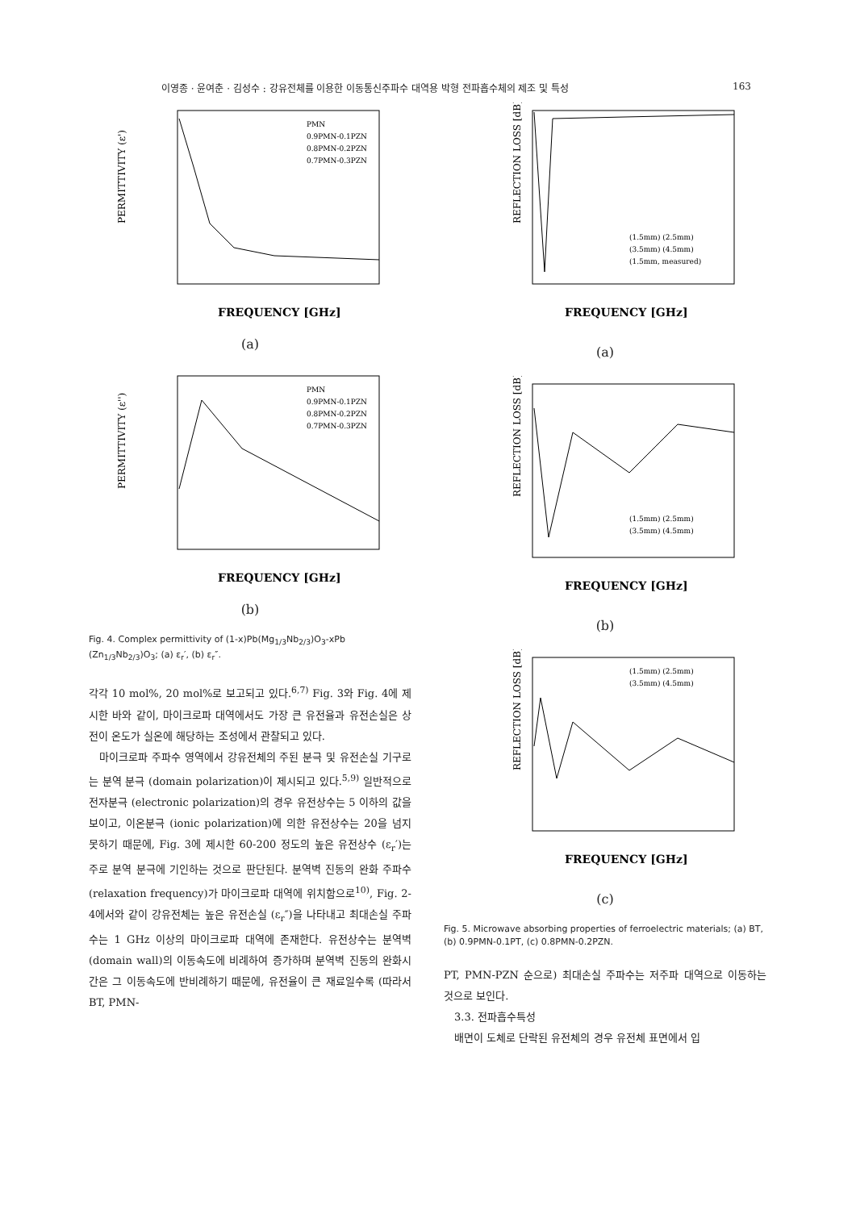이영종 · 윤여춘 · 김성수 : 강유전체를 이용한 이동통신주파수 대역용 박형 전파흡수체의 제조 및 특성 163
PERMITTIVITY (ε')
FREQUENCY [GHz]
PMN
0.9PMN-0.1PZN
0.8PMN-0.2PZN
0.7PMN-0.3PZN
(a)
PERMITTIVITY (ε'')
FREQUENCY [GHz]
PMN
0.9PMN-0.1PZN
0.8PMN-0.2PZN
0.7PMN-0.3PZN
(b)
Fig. 4. Complex permittivity of (1-x)Pb(Mg<sub>1/3</sub>Nb<sub>2/3</sub>)O<sub>3</sub>-xPb (Zn<sub>1/3</sub>Nb<sub>2/3</sub>)O<sub>3</sub>; (a) ε<sub>r</sub>′, (b) ε<sub>r</sub>″.
각각 10 mol%, 20 mol%로 보고되고 있다.<sup>6,7)</sup> Fig. 3와 Fig. 4에 제시한 바와 같이, 마이크로파 대역에서도 가장 큰 유전율과 유전손실은 상전이 온도가 실온에 해당하는 조성에서 관찰되고 있다.
마이크로파 주파수 영역에서 강유전체의 주된 분극 및 유전손실 기구로는 분역 분극 (domain polarization)이 제시되고 있다.<sup>5,9)</sup> 일반적으로 전자분극 (electronic polarization)의 경우 유전상수는 5 이하의 값을 보이고, 이온분극 (ionic polarization)에 의한 유전상수는 20을 넘지 못하기 때문에, Fig. 3에 제시한 60-200 정도의 높은 유전상수 (ε<sub>r</sub>′)는 주로 분역 분극에 기인하는 것으로 판단된다. 분역벽 진동의 완화 주파수 (relaxation frequency)가 마이크로파 대역에 위치함으로<sup>10)</sup>, Fig. 2-4에서와 같이 강유전체는 높은 유전손실 (ε<sub>r</sub>″)을 나타내고 최대손실 주파수는 1 GHz 이상의 마이크로파 대역에 존재한다. 유전상수는 분역벽 (domain wall)의 이동속도에 비례하여 증가하며 분역벽 진동의 완화시간은 그 이동속도에 반비례하기 때문에, 유전율이 큰 재료일수록 (따라서 BT, PMN-
REFLECTION LOSS [dB]
FREQUENCY [GHz]
(1.5mm) (2.5mm)
(3.5mm) (4.5mm)
(1.5mm, measured)
(a)
REFLECTION LOSS [dB]
FREQUENCY [GHz]
(1.5mm) (2.5mm)
(3.5mm) (4.5mm)
(b)
REFLECTION LOSS [dB]
FREQUENCY [GHz]
(1.5mm) (2.5mm)
(3.5mm) (4.5mm)
(c)
Fig. 5. Microwave absorbing properties of ferroelectric materials; (a) BT, (b) 0.9PMN-0.1PT, (c) 0.8PMN-0.2PZN.
PT, PMN-PZN 순으로) 최대손실 주파수는 저주파 대역으로 이동하는 것으로 보인다.
3.3. 전파흡수특성
배면이 도체로 단락된 유전체의 경우 유전체 표면에서 입